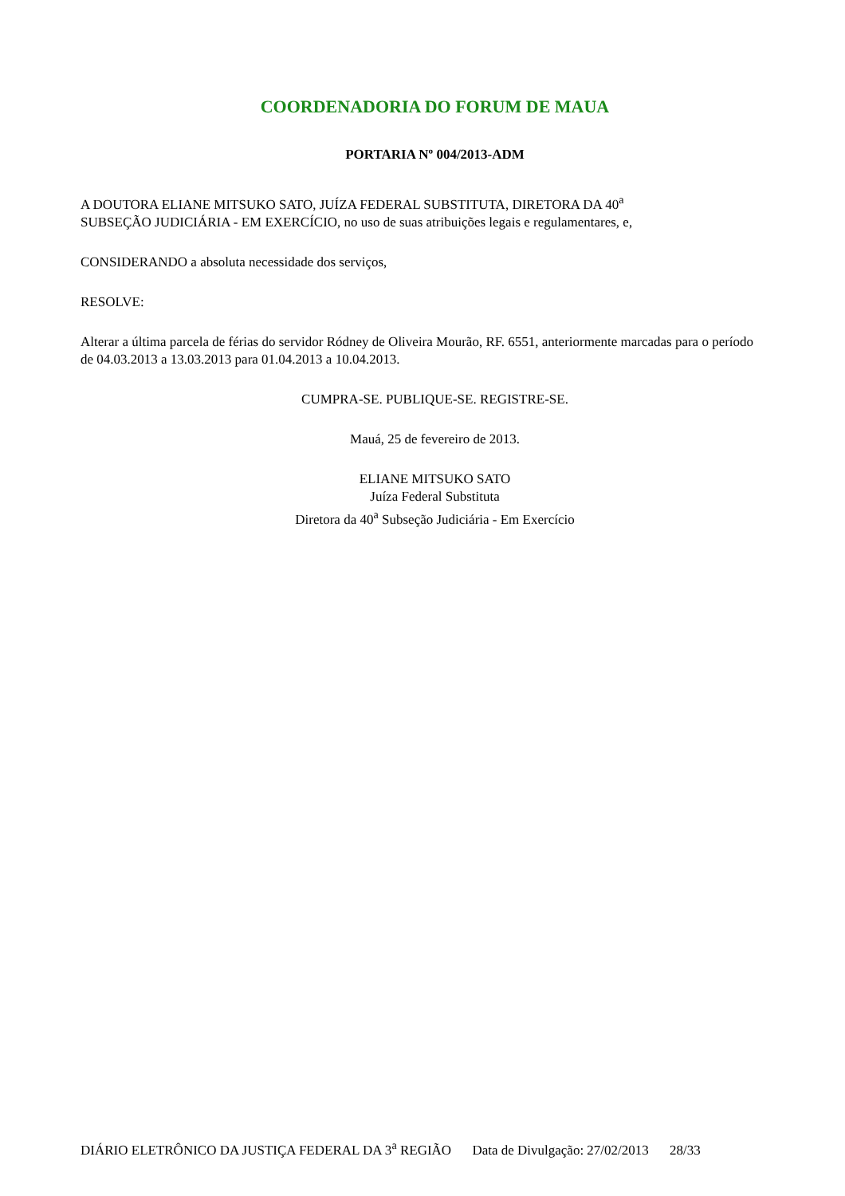COORDENADORIA DO FORUM DE MAUA
PORTARIA Nº 004/2013-ADM
A DOUTORA ELIANE MITSUKO SATO, JUÍZA FEDERAL SUBSTITUTA, DIRETORA DA 40<sup>a</sup>
SUBSEÇÃO JUDICIÁRIA - EM EXERCÍCIO, no uso de suas atribuições legais e regulamentares, e,
CONSIDERANDO a absoluta necessidade dos serviços,
RESOLVE:
Alterar a última parcela de férias do servidor Ródney de Oliveira Mourão, RF. 6551, anteriormente marcadas para o período de 04.03.2013 a 13.03.2013 para 01.04.2013 a 10.04.2013.
CUMPRA-SE. PUBLIQUE-SE. REGISTRE-SE.
Mauá, 25 de fevereiro de 2013.
ELIANE MITSUKO SATO
Juíza Federal Substituta
Diretora da 40<sup>a</sup> Subseção Judiciária - Em Exercício
DIÁRIO ELETRÔNICO DA JUSTIÇA FEDERAL DA 3<sup>a</sup> REGIÃO Data de Divulgação: 27/02/2013 28/33